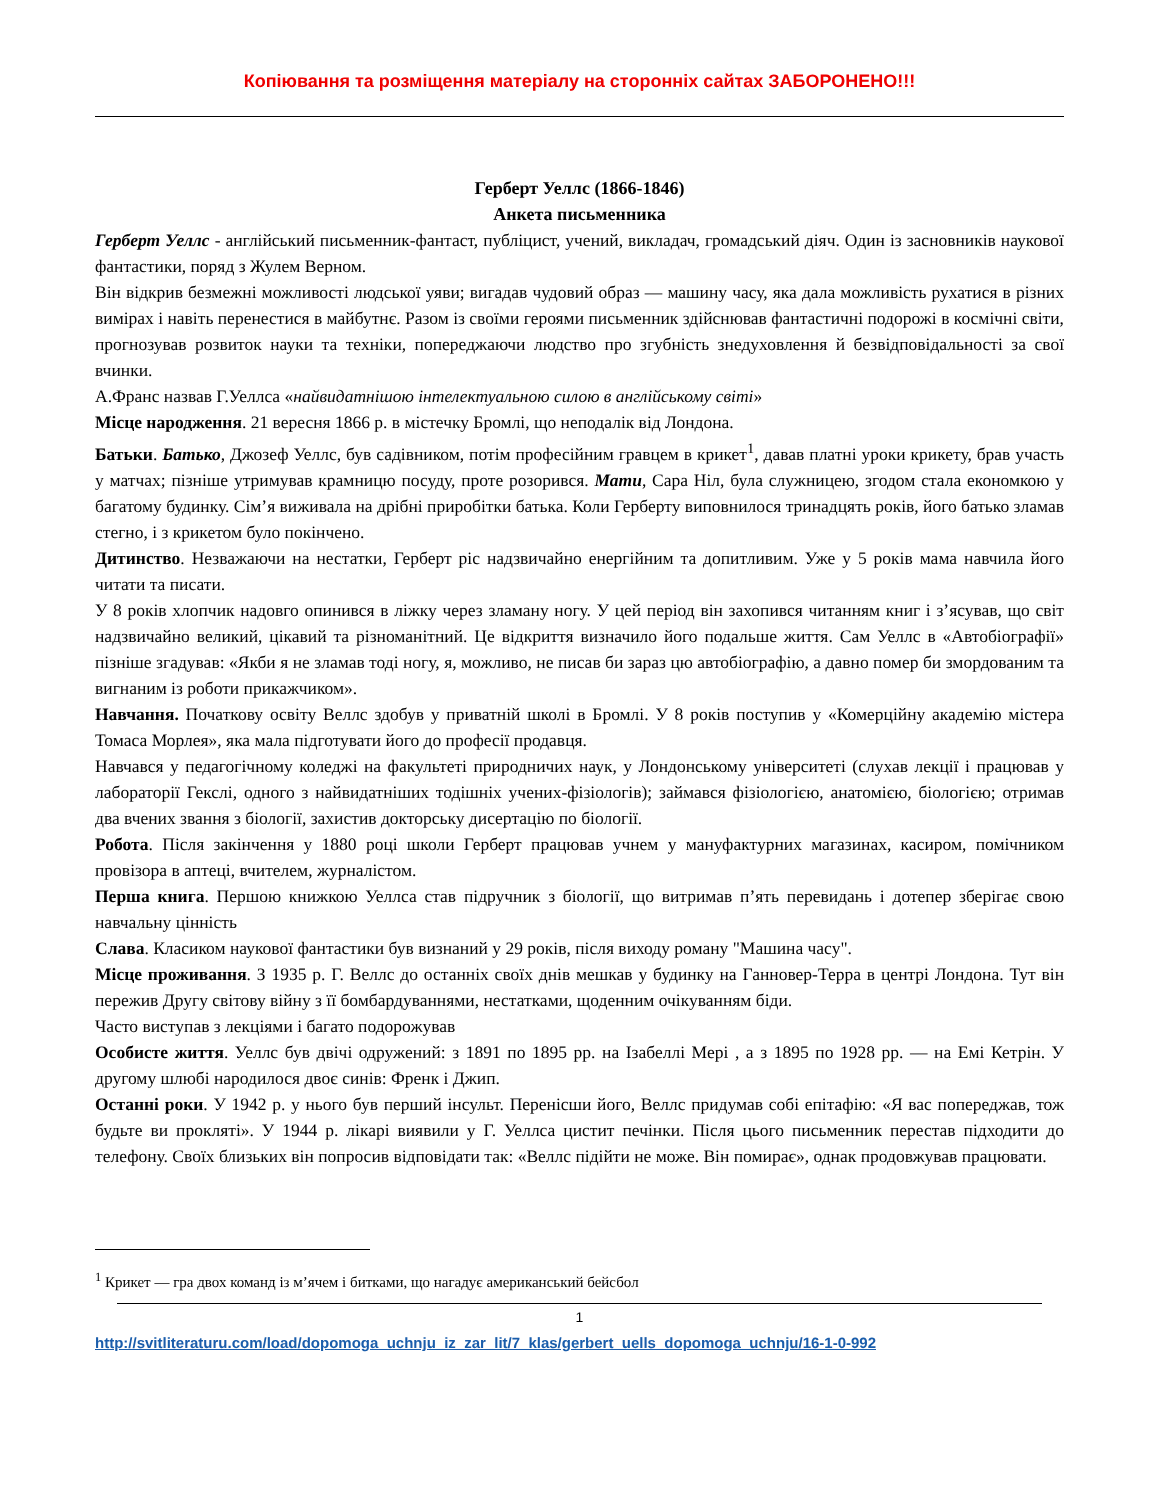Копіювання та розміщення матеріалу на сторонніх сайтах ЗАБОРОНЕНО!!!
Герберт Уеллс (1866-1846)
Анкета письменника
Герберт Уеллс - англійський письменник-фантаст, публіцист, учений, викладач, громадський діяч. Один із засновників наукової фантастики, поряд з Жулем Верном.
Він відкрив безмежні можливості людської уяви; вигадав чудовий образ — машину часу, яка дала можливість рухатися в різних вимірах і навіть перенестися в майбутнє. Разом із своїми героями письменник здійснював фантастичні подорожі в космічні світи, прогнозував розвиток науки та техніки, попереджаючи людство про згубність знедуховлення й безвідповідальності за свої вчинки.
А.Франс назвав Г.Уеллса «найвидатнішою інтелектуальною силою в англійському світі»
Місце народження. 21 вересня 1866 р. в містечку Бромлі, що неподалік від Лондона.
Батьки. Батько, Джозеф Уеллс, був садівником, потім професійним гравцем в крикет<sup>1</sup>, давав платні уроки крикету, брав участь у матчах; пізніше утримував крамницю посуду, проте розорився. Мати, Сара Ніл, була служницею, згодом стала економкою у багатому будинку. Сім’я виживала на дрібні приробітки батька. Коли Герберту виповнилося тринадцять років, його батько зламав стегно, і з крикетом було покінчено.
Дитинство. Незважаючи на нестатки, Герберт ріс надзвичайно енергійним та допитливим. Уже у 5 років мама навчила його читати та писати.
У 8 років хлопчик надовго опинився в ліжку через зламану ногу. У цей період він захопився читанням книг і з’ясував, що світ надзвичайно великий, цікавий та різноманітний. Це відкриття визначило його подальше життя. Сам Уеллс в «Автобіографії» пізніше згадував: «Якби я не зламав тоді ногу, я, можливо, не писав би зараз цю автобіографію, а давно помер би змордованим та вигнаним із роботи прикажчиком».
Навчання. Початкову освіту Веллс здобув у приватній школі в Бромлі. У 8 років поступив у «Комерційну академію містера Томаса Морлея», яка мала підготувати його до професії продавця.
Навчався у педагогічному коледжі на факультеті природничих наук, у Лондонському університеті (слухав лекції і працював у лабораторії Гекслі, одного з найвидатніших тодішніх учених-фізіологів); займався фізіологією, анатомією, біологією; отримав два вчених звання з біології, захистив докторську дисертацію по біології.
Робота. Після закінчення у 1880 році школи Герберт працював учнем у мануфактурних магазинах, касиром, помічником провізора в аптеці, вчителем, журналістом.
Перша книга. Першою книжкою Уеллса став підручник з біології, що витримав п’ять перевидань і дотепер зберігає свою навчальну цінність
Слава. Класиком наукової фантастики був визнаний у 29 років, після виходу роману "Машина часу".
Місце проживання. З 1935 р. Г. Веллс до останніх своїх днів мешкав у будинку на Ганновер-Терра в центрі Лондона. Тут він пережив Другу світову війну з її бомбардуваннями, нестатками, щоденним очікуванням біди.
Часто виступав з лекціями і багато подорожував
Особисте життя. Уеллс був двічі одружений: з 1891 по 1895 рр. на Ізабеллі Мері , а з 1895 по 1928 рр. — на Емі Кетрін. У другому шлюбі народилося двоє синів: Френк і Джип.
Останні роки. У 1942 р. у нього був перший інсульт. Перенісши його, Веллс придумав собі епітафію: «Я вас попереджав, тож будьте ви прокляті». У 1944 р. лікарі виявили у Г. Уеллса цистит печінки. Після цього письменник перестав підходити до телефону. Своїх близьких він попросив відповідати так: «Веллс підійти не може. Він помирає», однак продовжував працювати.
<sup>1</sup> Крикет — гра двох команд із м’ячем і битками, що нагадує американський бейсбол
1
http://svitliteraturu.com/load/dopomoga_uchnju_iz_zar_lit/7_klas/gerbert_uells_dopomoga_uchnju/16-1-0-992